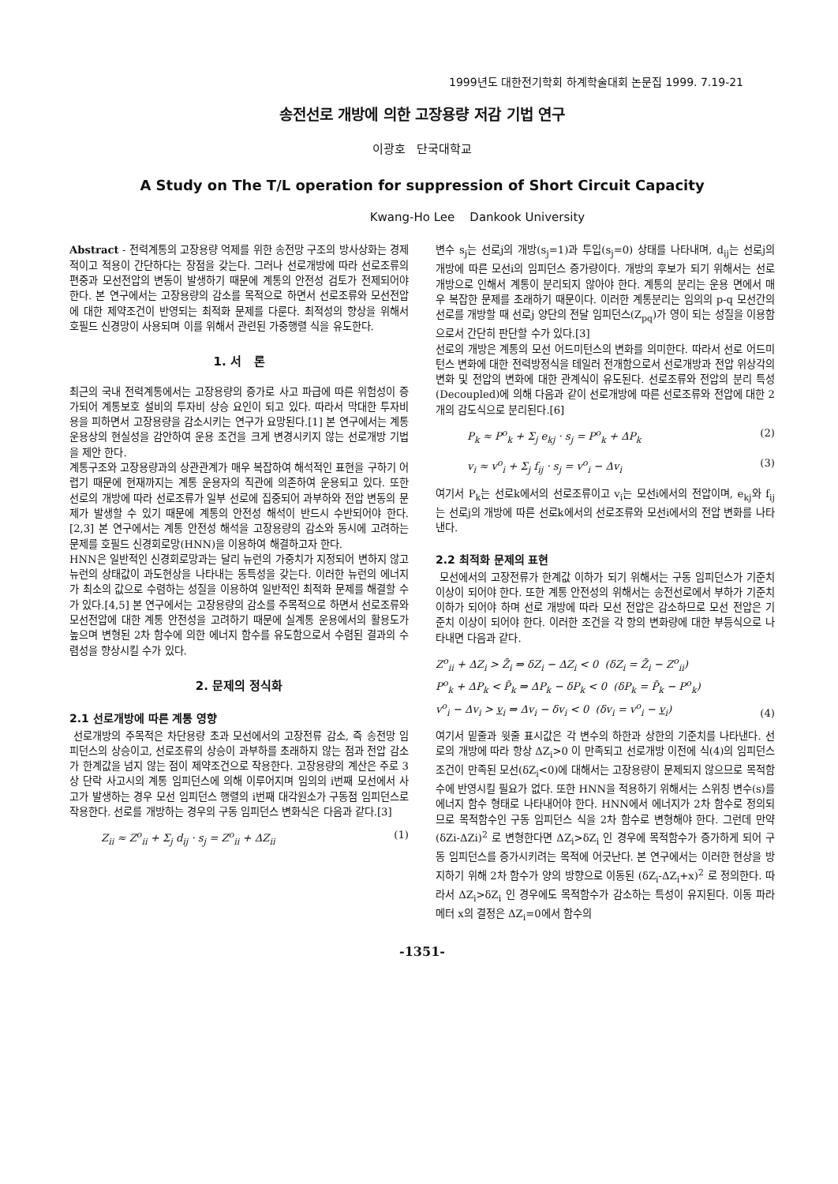1999년도 대한전기학회 하계학술대회 논문집 1999. 7.19-21
송전선로 개방에 의한 고장용량 저감 기법 연구
이광호 단국대학교
A Study on The T/L operation for suppression of Short Circuit Capacity
Kwang-Ho Lee Dankook University
Abstract - 전력계통의 고장용량 억제를 위한 송전망 구조의 방사상화는 경제적이고 적용이 간단하다는 장점을 갖는다. 그러나 선로개방에 따라 선로조류의 편중과 모선전압의 변동이 발생하기 때문에 계통의 안전성 검토가 전제되어야 한다. 본 연구에서는 고장용량의 감소를 목적으로 하면서 선로조류와 모선전압에 대한 제약조건이 반영되는 최적화 문제를 다룬다. 최적성의 향상을 위해서 호필드 신경망이 사용되며 이를 위해서 관련된 가중행렬 식을 유도한다.
1. 서 론
최근의 국내 전력계통에서는 고장용량의 증가로 사고 파급에 따른 위험성이 증가되어 계통보호 설비의 투자비 상승 요인이 되고 있다. 따라서 막대한 투자비용을 피하면서 고장용량을 감소시키는 연구가 요망된다.[1] 본 연구에서는 계통운용상의 현실성을 감안하여 운용 조건을 크게 변경시키지 않는 선로개방 기법을 제안 한다.
계통구조와 고장용량과의 상관관계가 매우 복잡하여 해석적인 표현을 구하기 어렵기 때문에 현재까지는 계통 운용자의 직관에 의존하여 운용되고 있다. 또한 선로의 개방에 따라 선로조류가 일부 선로에 집중되어 과부하와 전압 변동의 문제가 발생할 수 있기 때문에 계통의 안전성 해석이 반드시 수반되어야 한다.[2,3] 본 연구에서는 계통 안전성 해석을 고장용량의 감소와 동시에 고려하는 문제를 호필드 신경회로망(HNN)을 이용하여 해결하고자 한다.
HNN은 일반적인 신경회로망과는 달리 뉴런의 가중치가 지정되어 변하지 않고 뉴런의 상태값이 과도현상을 나타내는 동특성을 갖는다. 이러한 뉴런의 에너지가 최소의 값으로 수렴하는 성질을 이용하여 일반적인 최적화 문제를 해결할 수가 있다.[4,5] 본 연구에서는 고장용량의 감소를 주목적으로 하면서 선로조류와 모선전압에 대한 계통 안전성을 고려하기 때문에 실계통 운용에서의 활용도가 높으며 변형된 2차 함수에 의한 에너지 함수를 유도함으로서 수렴된 결과의 수렴성을 향상시킬 수가 있다.
2. 문제의 정식화
2.1 선로개방에 따른 계통 영향
선로개방의 주목적은 차단용량 초과 모선에서의 고장전류 감소, 즉 송전망 임피던스의 상승이고, 선로조류의 상승이 과부하를 초래하지 않는 점과 전압 감소가 한계값을 넘지 않는 점이 제약조건으로 작용한다. 고장용량의 계산은 주로 3상 단락 사고시의 계통 임피던스에 의해 이루어지며 임의의 i번째 모선에서 사고가 발생하는 경우 모선 임피던스 행렬의 i번째 대각원소가 구동점 임피던스로 작용한다. 선로를 개방하는 경우의 구동 임피던스 변화식은 다음과 같다.[3]
Z<sub>ii</sub> ≈ Z<sup>o</sup><sub>ii</sub> + Σ<sub>j</sub> d<sub>ij</sub> · s<sub>j</sub> = Z<sup>o</sup><sub>ii</sub> + ΔZ<sub>ii</sub> (1)
변수 s<sub>j</sub>는 선로j의 개방(s<sub>j</sub>=1)과 투입(s<sub>j</sub>=0) 상태를 나타내며, d<sub>ij</sub>는 선로j의 개방에 따른 모선i의 임피던스 증가량이다. 개방의 후보가 되기 위해서는 선로개방으로 인해서 계통이 분리되지 않아야 한다. 계통의 분리는 운용 면에서 매우 복잡한 문제를 초래하기 때문이다. 이러한 계통분리는 임의의 p-q 모선간의 선로를 개방할 때 선로j 양단의 전달 임피던스(Z<sub>pq</sub>)가 영이 되는 성질을 이용함으로서 간단히 판단할 수가 있다.[3]
선로의 개방은 계통의 모선 어드미턴스의 변화를 의미한다. 따라서 선로 어드미턴스 변화에 대한 전력방정식을 테일러 전개함으로서 선로개방과 전압 위상각의 변화 및 전압의 변화에 대한 관계식이 유도된다. 선로조류와 전압의 분리 특성(Decoupled)에 의해 다음과 같이 선로개방에 따른 선로조류와 전압에 대한 2개의 감도식으로 분리된다.[6]
P<sub>k</sub> ≈ P<sup>o</sup><sub>k</sub> + Σ<sub>j</sub> e<sub>kj</sub> · s<sub>j</sub> = P<sup>o</sup><sub>k</sub> + ΔP<sub>k</sub> (2)
v<sub>i</sub> ≈ v<sup>o</sup><sub>i</sub> + Σ<sub>j</sub> f<sub>ij</sub> · s<sub>j</sub> = v<sup>o</sup><sub>i</sub> − Δv<sub>i</sub> (3)
여기서 P<sub>k</sub>는 선로k에서의 선로조류이고 v<sub>i</sub>는 모선i에서의 전압이며, e<sub>kj</sub>와 f<sub>ij</sub>는 선로j의 개방에 따른 선로k에서의 선로조류와 모선i에서의 전압 변화를 나타낸다.
2.2 최적화 문제의 표현
모선에서의 고장전류가 한계값 이하가 되기 위해서는 구동 임피던스가 기준치 이상이 되어야 한다. 또한 계통 안전성의 위해서는 송전선로에서 부하가 기준치 이하가 되어야 하며 선로 개방에 따라 모선 전압은 감소하므로 모선 전압은 기준치 이상이 되어야 한다. 이러한 조건을 각 항의 변화량에 대한 부등식으로 나타내면 다음과 같다.
Z<sup>o</sup><sub>ii</sub> + ΔZ<sub>i</sub> > Z̄<sub>i</sub> ⇒ δZ<sub>i</sub> − ΔZ<sub>i</sub> < 0 (δZ<sub>i</sub> = Z̄<sub>i</sub> − Z<sup>o</sup><sub>ii</sub>)
P<sup>o</sup><sub>k</sub> + ΔP<sub>k</sub> < P̄<sub>k</sub> ⇒ ΔP<sub>k</sub> − δP<sub>k</sub> < 0 (δP<sub>k</sub> = P̄<sub>k</sub> − P<sup>o</sup><sub>k</sub>)
v<sup>o</sup><sub>i</sub> − Δv<sub>i</sub> > v<sub>i</sub> ⇒ Δv<sub>i</sub> − δv<sub>i</sub> < 0 (δv<sub>i</sub> = v<sup>o</sup><sub>i</sub> − v<sub>i</sub>) (4)
여기서 밑줄과 윗줄 표시값은 각 변수의 하한과 상한의 기준치를 나타낸다. 선로의 개방에 따라 항상 ΔZ<sub>i</sub>>0 이 만족되고 선로개방 이전에 식(4)의 임피던스 조건이 만족된 모선(δZ<sub>i</sub><0)에 대해서는 고장용량이 문제되지 않으므로 목적함수에 반영시킬 필요가 없다. 또한 HNN을 적용하기 위해서는 스위칭 변수(s)를 에너지 함수 형태로 나타내어야 한다. HNN에서 에너지가 2차 함수로 정의되므로 목적함수인 구동 임피던스 식을 2차 함수로 변형해야 한다. 그런데 만약 (δZi-ΔZi)<sup>2</sup> 로 변형한다면 ΔZ<sub>i</sub>>δZ<sub>i</sub> 인 경우에 목적함수가 증가하게 되어 구동 임피던스를 증가시키려는 목적에 어긋난다. 본 연구에서는 이러한 현상을 방지하기 위해 2차 함수가 양의 방향으로 이동된 (δZ<sub>i</sub>-ΔZ<sub>i</sub>+x)<sup>2</sup> 로 정의한다. 따라서 ΔZ<sub>i</sub>>δZ<sub>i</sub> 인 경우에도 목적함수가 감소하는 특성이 유지된다. 이동 파라메터 x의 결정은 ΔZ<sub>i</sub>=0에서 함수의
-1351-